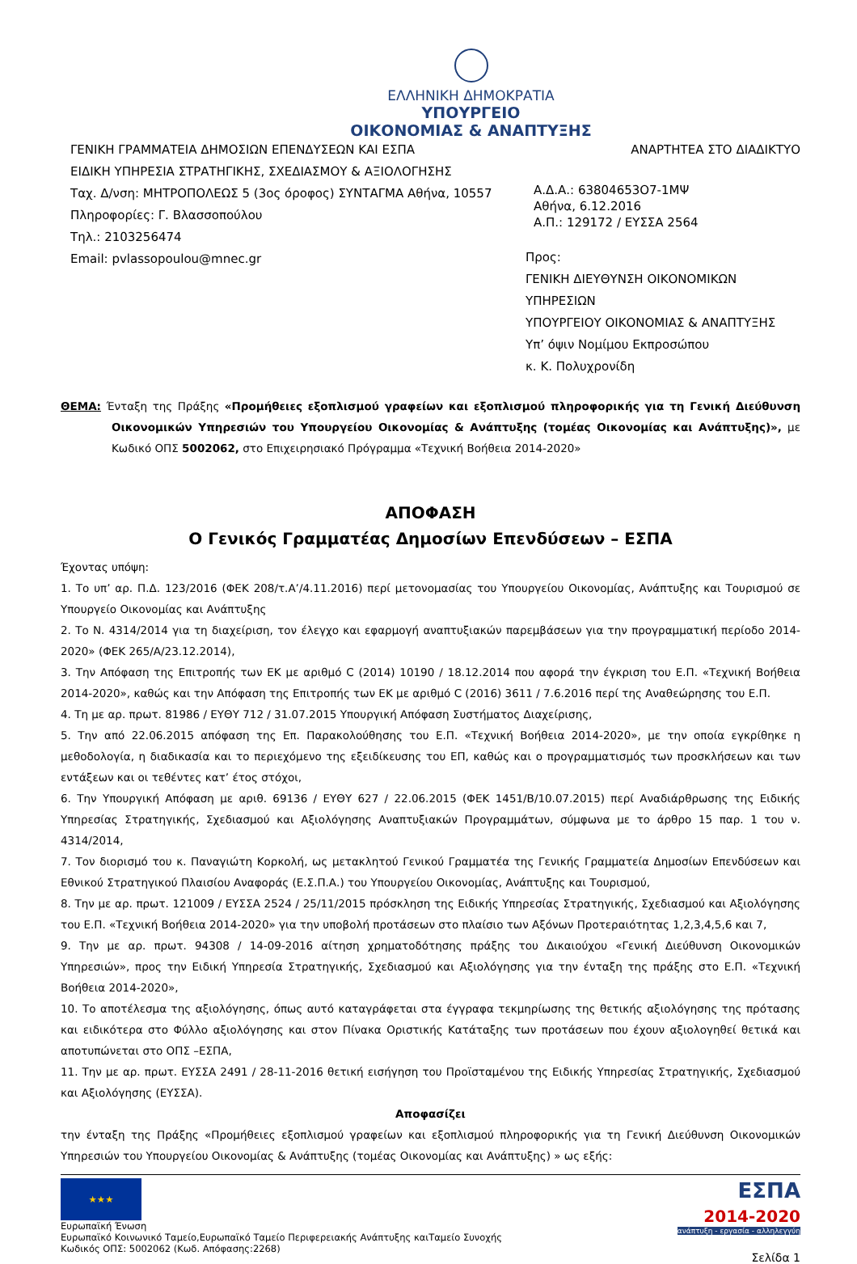ΕΛΛΗΝΙΚΗ ΔΗΜΟΚΡΑΤΙΑ
ΥΠΟΥΡΓΕΙΟ
ΟΙΚΟΝΟΜΙΑΣ & ΑΝΑΠΤΥΞΗΣ
ΓΕΝΙΚΗ ΓΡΑΜΜΑΤΕΙΑ ΔΗΜΟΣΙΩΝ ΕΠΕΝΔΥΣΕΩΝ ΚΑΙ ΕΣΠΑ
ΕΙΔΙΚΗ ΥΠΗΡΕΣΙΑ ΣΤΡΑΤΗΓΙΚΗΣ, ΣΧΕΔΙΑΣΜΟΥ & ΑΞΙΟΛΟΓΗΣΗΣ
Ταχ. Δ/νση: ΜΗΤΡΟΠΟΛΕΩΣ 5 (3ος όροφος) ΣΥΝΤΑΓΜΑ Αθήνα, 10557
Πληροφορίες: Γ. Βλασσοπούλου
Τηλ.: 2103256474
Email: pvlassopoulou@mnec.gr
ΑΝΑΡΤΗΤΕΑ ΣΤΟ ΔΙΑΔΙΚΤΥΟ
Α.Δ.Α.: 63804653Ο7-1ΜΨ
Αθήνα, 6.12.2016
Α.Π.: 129172 / ΕΥΣΣΑ 2564
Προς:
ΓΕΝΙΚΗ ΔΙΕΥΘΥΝΣΗ ΟΙΚΟΝΟΜΙΚΩΝ ΥΠΗΡΕΣΙΩΝ
ΥΠΟΥΡΓΕΙΟΥ ΟΙΚΟΝΟΜΙΑΣ & ΑΝΑΠΤΥΞΗΣ
Υπ’ όψιν Νομίμου Εκπροσώπου
κ. Κ. Πολυχρονίδη
ΘΕΜΑ: Ένταξη της Πράξης «Προμήθειες εξοπλισμού γραφείων και εξοπλισμού πληροφορικής για τη Γενική Διεύθυνση Οικονομικών Υπηρεσιών του Υπουργείου Οικονομίας & Ανάπτυξης (τομέας Οικονομίας και Ανάπτυξης)», με Κωδικό ΟΠΣ 5002062, στο Επιχειρησιακό Πρόγραμμα «Τεχνική Βοήθεια 2014-2020»
ΑΠΟΦΑΣΗ
Ο Γενικός Γραμματέας Δημοσίων Επενδύσεων – ΕΣΠΑ
Έχοντας υπόψη:
1. Το υπ’ αρ. Π.Δ. 123/2016 (ΦΕΚ 208/τ.Α’/4.11.2016) περί μετονομασίας του Υπουργείου Οικονομίας, Ανάπτυξης και Τουρισμού σε Υπουργείο Οικονομίας και Ανάπτυξης
2. Το Ν. 4314/2014 για τη διαχείριση, τον έλεγχο και εφαρμογή αναπτυξιακών παρεμβάσεων για την προγραμματική περίοδο 2014-2020» (ΦΕΚ 265/Α/23.12.2014),
3. Την Απόφαση της Επιτροπής των ΕΚ με αριθμό C (2014) 10190 / 18.12.2014 που αφορά την έγκριση του Ε.Π. «Τεχνική Βοήθεια 2014-2020», καθώς και την Απόφαση της Επιτροπής των ΕΚ με αριθμό C (2016) 3611 / 7.6.2016 περί της Αναθεώρησης του Ε.Π.
4. Τη με αρ. πρωτ. 81986 / ΕΥΘΥ 712 / 31.07.2015 Υπουργική Απόφαση Συστήματος Διαχείρισης,
5. Την από 22.06.2015 απόφαση της Επ. Παρακολούθησης του Ε.Π. «Τεχνική Βοήθεια 2014-2020», με την οποία εγκρίθηκε η μεθοδολογία, η διαδικασία και το περιεχόμενο της εξειδίκευσης του ΕΠ, καθώς και ο προγραμματισμός των προσκλήσεων και των εντάξεων και οι τεθέντες κατ’ έτος στόχοι,
6. Την Υπουργική Απόφαση με αριθ. 69136 / ΕΥΘΥ 627 / 22.06.2015 (ΦΕΚ 1451/Β/10.07.2015) περί Αναδιάρθρωσης της Ειδικής Υπηρεσίας Στρατηγικής, Σχεδιασμού και Αξιολόγησης Αναπτυξιακών Προγραμμάτων, σύμφωνα με το άρθρο 15 παρ. 1 του ν. 4314/2014,
7. Τον διορισμό του κ. Παναγιώτη Κορκολή, ως μετακλητού Γενικού Γραμματέα της Γενικής Γραμματεία Δημοσίων Επενδύσεων και Εθνικού Στρατηγικού Πλαισίου Αναφοράς (Ε.Σ.Π.Α.) του Υπουργείου Οικονομίας, Ανάπτυξης και Τουρισμού,
8. Την με αρ. πρωτ. 121009 / ΕΥΣΣΑ 2524 / 25/11/2015 πρόσκληση της Ειδικής Υπηρεσίας Στρατηγικής, Σχεδιασμού και Αξιολόγησης του Ε.Π. «Τεχνική Βοήθεια 2014-2020» για την υποβολή προτάσεων στο πλαίσιο των Αξόνων Προτεραιότητας 1,2,3,4,5,6 και 7,
9. Την με αρ. πρωτ. 94308 / 14-09-2016 αίτηση χρηματοδότησης πράξης του Δικαιούχου «Γενική Διεύθυνση Οικονομικών Υπηρεσιών», προς την Ειδική Υπηρεσία Στρατηγικής, Σχεδιασμού και Αξιολόγησης για την ένταξη της πράξης στο Ε.Π. «Τεχνική Βοήθεια 2014-2020»,
10. Το αποτέλεσμα της αξιολόγησης, όπως αυτό καταγράφεται στα έγγραφα τεκμηρίωσης της θετικής αξιολόγησης της πρότασης και ειδικότερα στο Φύλλο αξιολόγησης και στον Πίνακα Οριστικής Κατάταξης των προτάσεων που έχουν αξιολογηθεί θετικά και αποτυπώνεται στο ΟΠΣ –ΕΣΠΑ,
11. Την με αρ. πρωτ. ΕΥΣΣΑ 2491 / 28-11-2016 θετική εισήγηση του Προϊσταμένου της Ειδικής Υπηρεσίας Στρατηγικής, Σχεδιασμού και Αξιολόγησης (ΕΥΣΣΑ).
Αποφασίζει
την ένταξη της Πράξης «Προμήθειες εξοπλισμού γραφείων και εξοπλισμού πληροφορικής για τη Γενική Διεύθυνση Οικονομικών Υπηρεσιών του Υπουργείου Οικονομίας & Ανάπτυξης (τομέας Οικονομίας και Ανάπτυξης) » ως εξής:
★★★
Ευρωπαϊκή Ένωση
Ευρωπαϊκό Κοινωνικό Ταμείο,Ευρωπαϊκό Ταμείο Περιφερειακής Ανάπτυξης καιΤαμείο Συνοχής
Κωδικός ΟΠΣ: 5002062 (Κωδ. Απόφασης:2268)
ΕΣΠΑ
2014-2020
ανάπτυξη - εργασία - αλληλεγγύη
Σελίδα 1